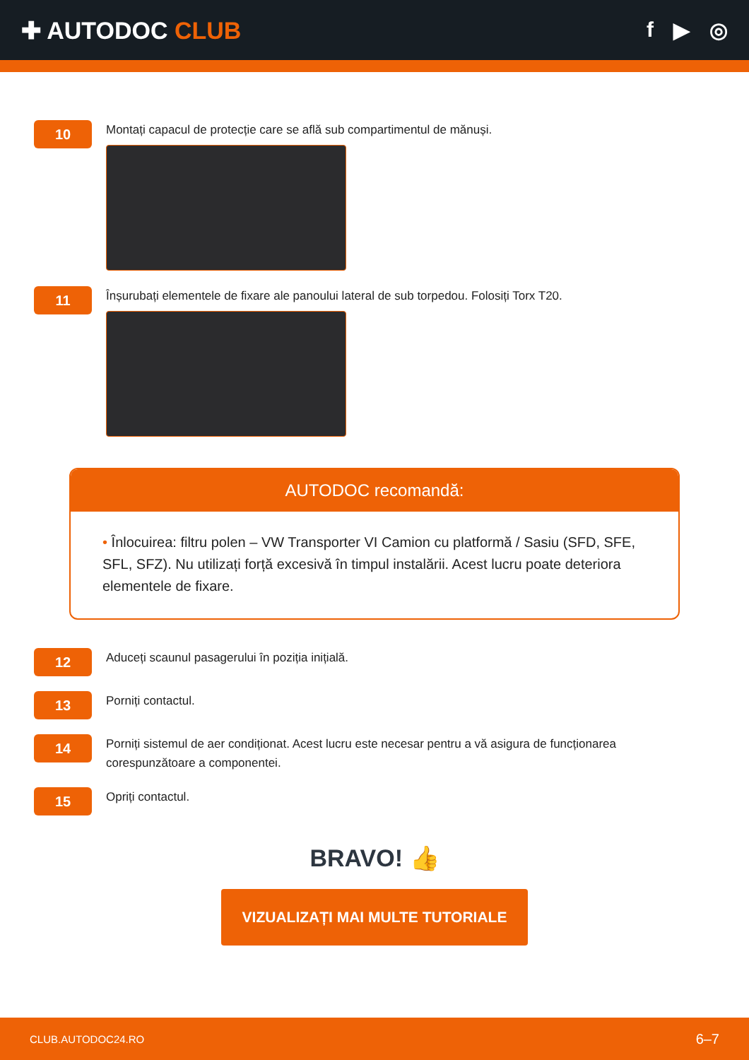✚ AUTODOC CLUB f ▶ ◎
10
Montați capacul de protecție care se află sub compartimentul de mănuși.
11
Înșurubați elementele de fixare ale panoului lateral de sub torpedou. Folosiți Torx T20.
AUTODOC recomandă:
• Înlocuirea: filtru polen – VW Transporter VI Camion cu platformă / Sasiu (SFD, SFE, SFL, SFZ). Nu utilizați forță excesivă în timpul instalării. Acest lucru poate deteriora elementele de fixare.
12
Aduceți scaunul pasagerului în poziția inițială.
13
Porniți contactul.
14
Porniți sistemul de aer condiționat. Acest lucru este necesar pentru a vă asigura de funcționarea corespunzătoare a componentei.
15
Opriți contactul.
BRAVO! 👍
VIZUALIZAȚI MAI MULTE TUTORIALE
CLUB.AUTODOC24.RO 6–7